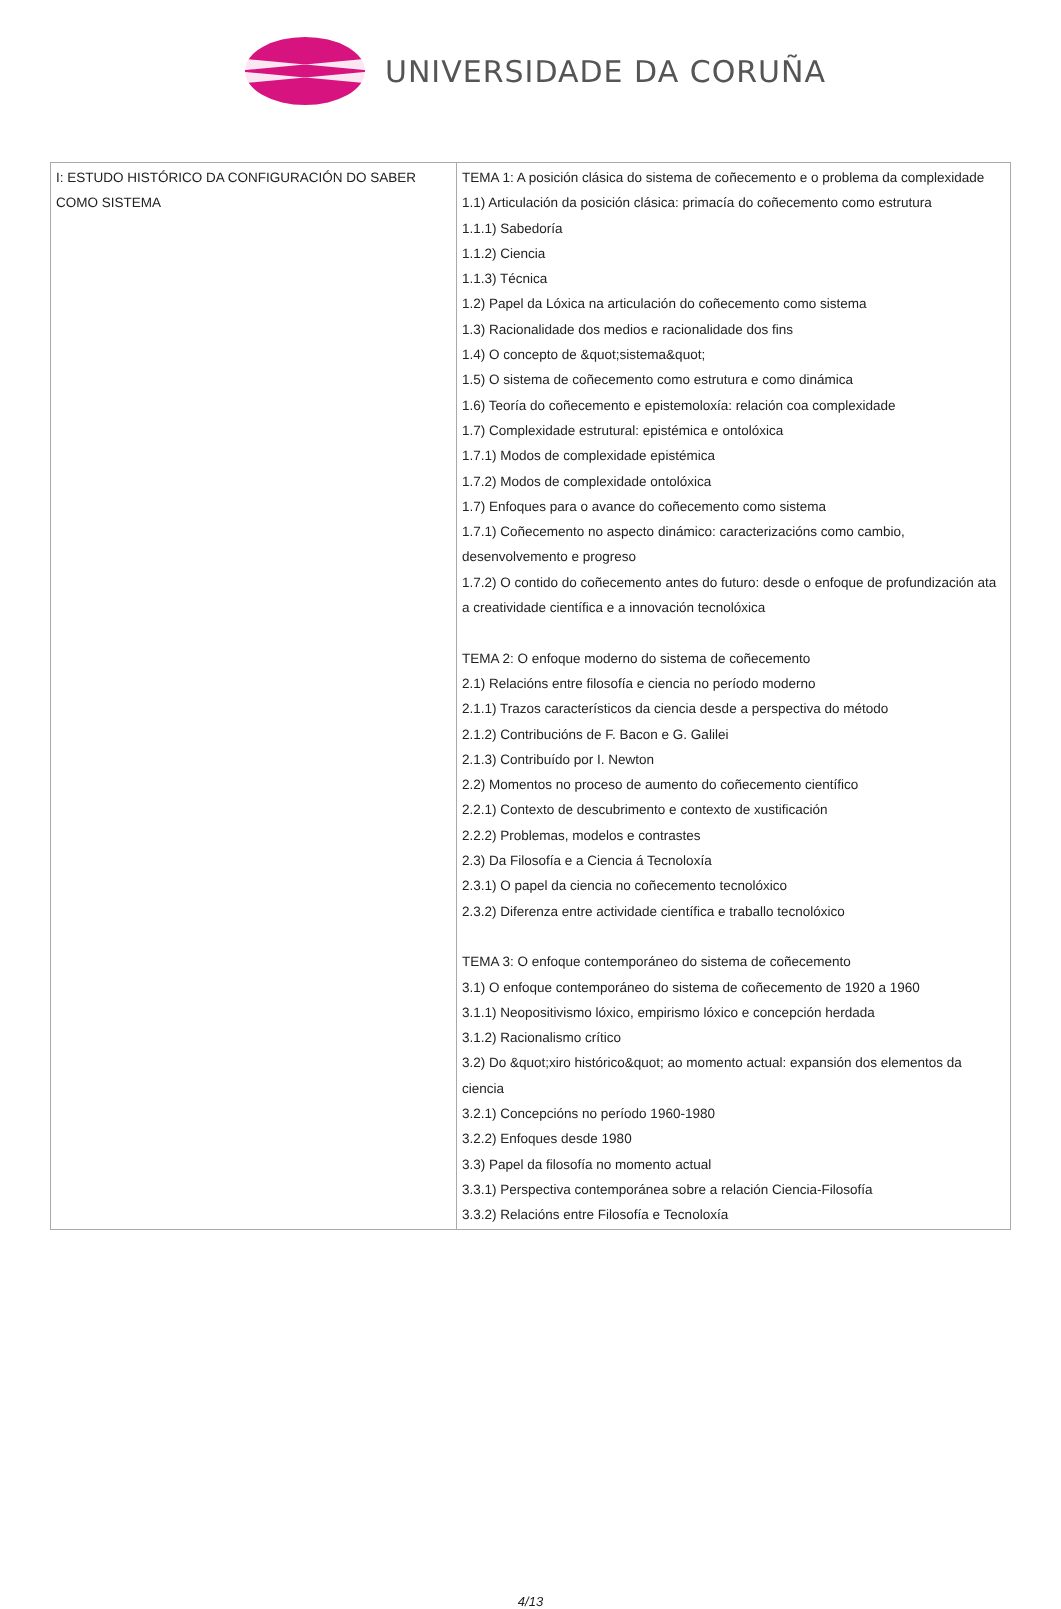UNIVERSIDADE DA CORUÑA
| I: ESTUDO HISTÓRICO DA CONFIGURACIÓN DO SABER COMO SISTEMA | TEMA 1: A posición clásica do sistema de coñecemento e o problema da complexidade 1.1) Articulación da posición clásica: primacía do coñecemento como estrutura 1.1.1) Sabedoría 1.1.2) Ciencia 1.1.3) Técnica 1.2) Papel da Lóxica na articulación do coñecemento como sistema 1.3) Racionalidade dos medios e racionalidade dos fins 1.4) O concepto de &quot;sistema&quot; 1.5) O sistema de coñecemento como estrutura e como dinámica 1.6) Teoría do coñecemento e epistemoloxía: relación coa complexidade 1.7) Complexidade estrutural: epistémica e ontolóxica 1.7.1) Modos de complexidade epistémica 1.7.2) Modos de complexidade ontolóxica 1.7) Enfoques para o avance do coñecemento como sistema 1.7.1) Coñecemento no aspecto dinámico: caracterizacións como cambio, desenvolvemento e progreso 1.7.2) O contido do coñecemento antes do futuro: desde o enfoque de profundización ata a creatividade científica e a innovación tecnolóxica TEMA 2: O enfoque moderno do sistema de coñecemento 2.1) Relacións entre filosofía e ciencia no período moderno 2.1.1) Trazos característicos da ciencia desde a perspectiva do método 2.1.2) Contribucións de F. Bacon e G. Galilei 2.1.3) Contribuído por I. Newton 2.2) Momentos no proceso de aumento do coñecemento científico 2.2.1) Contexto de descubrimento e contexto de xustificación 2.2.2) Problemas, modelos e contrastes 2.3) Da Filosofía e a Ciencia á Tecnoloxía 2.3.1) O papel da ciencia no coñecemento tecnolóxico 2.3.2) Diferenza entre actividade científica e traballo tecnolóxico TEMA 3: O enfoque contemporáneo do sistema de coñecemento 3.1) O enfoque contemporáneo do sistema de coñecemento de 1920 a 1960 3.1.1) Neopositivismo lóxico, empirismo lóxico e concepción herdada 3.1.2) Racionalismo crítico 3.2) Do &quot;xiro histórico&quot; ao momento actual: expansión dos elementos da ciencia 3.2.1) Concepcións no período 1960-1980 3.2.2) Enfoques desde 1980 3.3) Papel da filosofía no momento actual 3.3.1) Perspectiva contemporánea sobre a relación Ciencia-Filosofía 3.3.2) Relacións entre Filosofía e Tecnoloxía |
4/13